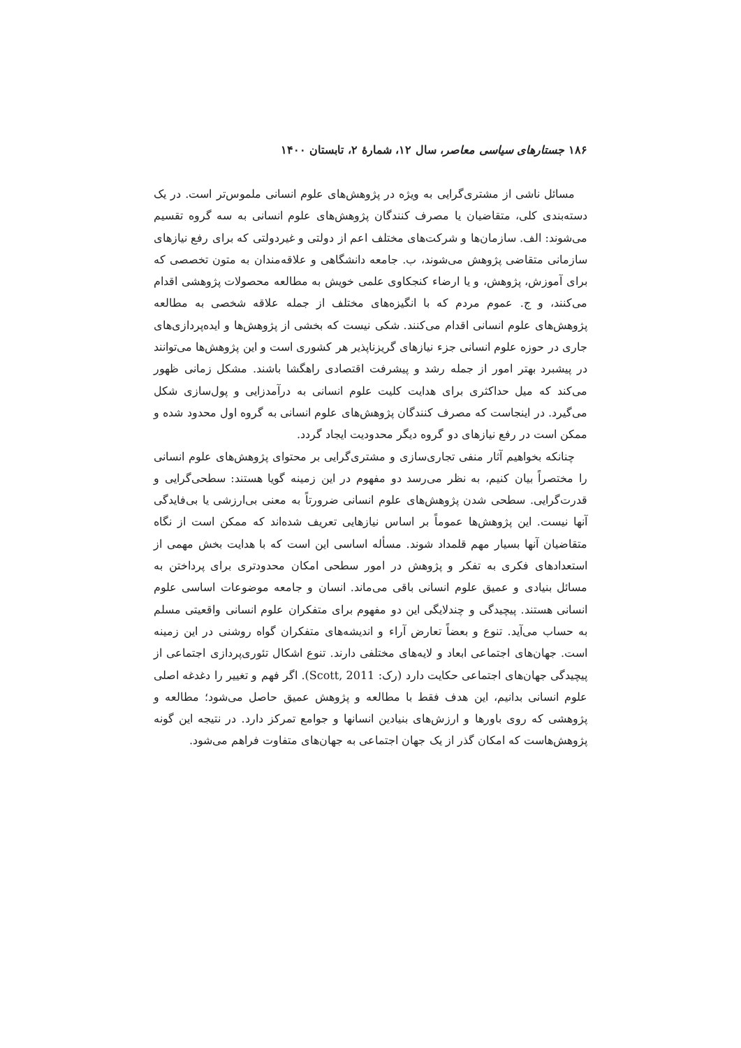۱۸۶ جستارهای سیاسی معاصر، سال ۱۲، شمارهٔ ۲، تابستان ۱۴۰۰
مسائل ناشی از مشتری‌گرایی به ویژه در پژوهش‌های علوم انسانی ملموس‌تر است. در یک دسته‌بندی کلی، متقاضیان یا مصرف کنندگان پژوهش‌های علوم انسانی به سه گروه تقسیم می‌شوند: الف. سازمان‌ها و شرکت‌های مختلف اعم از دولتی و غیردولتی که برای رفع نیازهای سازمانی متقاضی پژوهش می‌شوند، ب. جامعه دانشگاهی و علاقه‌مندان به متون تخصصی که برای آموزش، پژوهش، و یا ارضاء کنجکاوی علمی خویش به مطالعه محصولات پژوهشی اقدام می‌کنند، و ج. عموم مردم که با انگیزه‌های مختلف از جمله علاقه شخصی به مطالعه پژوهش‌های علوم انسانی اقدام می‌کنند. شکی نیست که بخشی از پژوهش‌ها و ایده‌پردازی‌های جاری در حوزه علوم انسانی جزء نیازهای گریزناپذیر هر کشوری است و این پژوهش‌ها می‌توانند در پیشبرد بهتر امور از جمله رشد و پیشرفت اقتصادی راهگشا باشند. مشکل زمانی ظهور می‌کند که میل حداکثری برای هدایت کلیت علوم انسانی به درآمدزایی و پول‌سازی شکل می‌گیرد. در اینجاست که مصرف کنندگان پژوهش‌های علوم انسانی به گروه اول محدود شده و ممکن است در رفع نیازهای دو گروه دیگر محدودیت ایجاد گردد.
چنانکه بخواهیم آثار منفی تجاری‌سازی و مشتری‌گرایی بر محتوای پژوهش‌های علوم انسانی را مختصراً بیان کنیم، به نظر می‌رسد دو مفهوم در این زمینه گویا هستند: سطحی‌گرایی و قدرت‌گرایی. سطحی شدن پژوهش‌های علوم انسانی ضرورتاً به معنی بی‌ارزشی یا بی‌فایدگی آنها نیست. این پژوهش‌ها عموماً بر اساس نیازهایی تعریف شده‌اند که ممکن است از نگاه متقاضیان آنها بسیار مهم قلمداد شوند. مسأله اساسی این است که با هدایت بخش مهمی از استعدادهای فکری به تفکر و پژوهش در امور سطحی امکان محدودتری برای پرداختن به مسائل بنیادی و عمیق علوم انسانی باقی می‌ماند. انسان و جامعه موضوعات اساسی علوم انسانی هستند. پیچیدگی و چندلایگی این دو مفهوم برای متفکران علوم انسانی واقعیتی مسلم به حساب می‌آید. تنوع و بعضاً تعارض آراء و اندیشه‌های متفکران گواه روشنی در این زمینه است. جهان‌های اجتماعی ابعاد و لایه‌های مختلفی دارند. تنوع اشکال تئوری‌پردازی اجتماعی از پیچیدگی جهان‌های اجتماعی حکایت دارد (رک: Scott, 2011). اگر فهم و تغییر را دغدغه اصلی علوم انسانی بدانیم، این هدف فقط با مطالعه و پژوهش عمیق حاصل می‌شود؛ مطالعه و پژوهشی که روی باورها و ارزش‌های بنیادین انسانها و جوامع تمرکز دارد. در نتیجه این گونه پژوهش‌هاست که امکان گذر از یک جهان اجتماعی به جهان‌های متفاوت فراهم می‌شود.